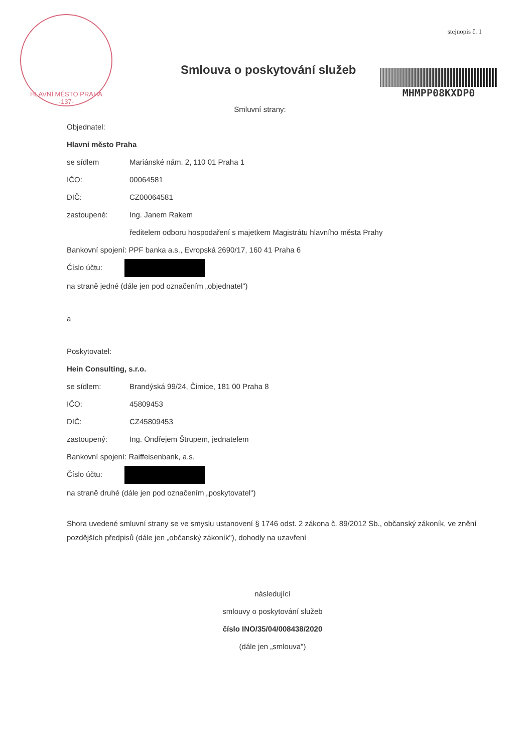HLAVNÍ MĚSTO PRAHA
-137-
stejnopis č. 1
Smlouva o poskytování služeb MHMPP08KXDP0
Smluvní strany:
Objednatel:
Hlavní město Praha
se sídlem Mariánské nám. 2, 110 01 Praha 1
IČO: 00064581
DIČ: CZ00064581
zastoupené: Ing. Janem Rakem
ředitelem odboru hospodaření s majetkem Magistrátu hlavního města Prahy
Bankovní spojení: PPF banka a.s., Evropská 2690/17, 160 41 Praha 6
Číslo účtu:
na straně jedné (dále jen pod označením „objednatel")
a
Poskytovatel:
Hein Consulting, s.r.o.
se sídlem: Brandýská 99/24, Čimice, 181 00 Praha 8
IČO: 45809453
DIČ: CZ45809453
zastoupený: Ing. Ondřejem Štrupem, jednatelem
Bankovní spojení: Raiffeisenbank, a.s.
Číslo účtu:
na straně druhé (dále jen pod označením „poskytovatel")
Shora uvedené smluvní strany se ve smyslu ustanovení § 1746 odst. 2 zákona č. 89/2012 Sb., občanský zákoník, ve znění pozdějších předpisů (dále jen „občanský zákoník"), dohodly na uzavření
následující
smlouvy o poskytování služeb
číslo INO/35/04/008438/2020
(dále jen „smlouva")